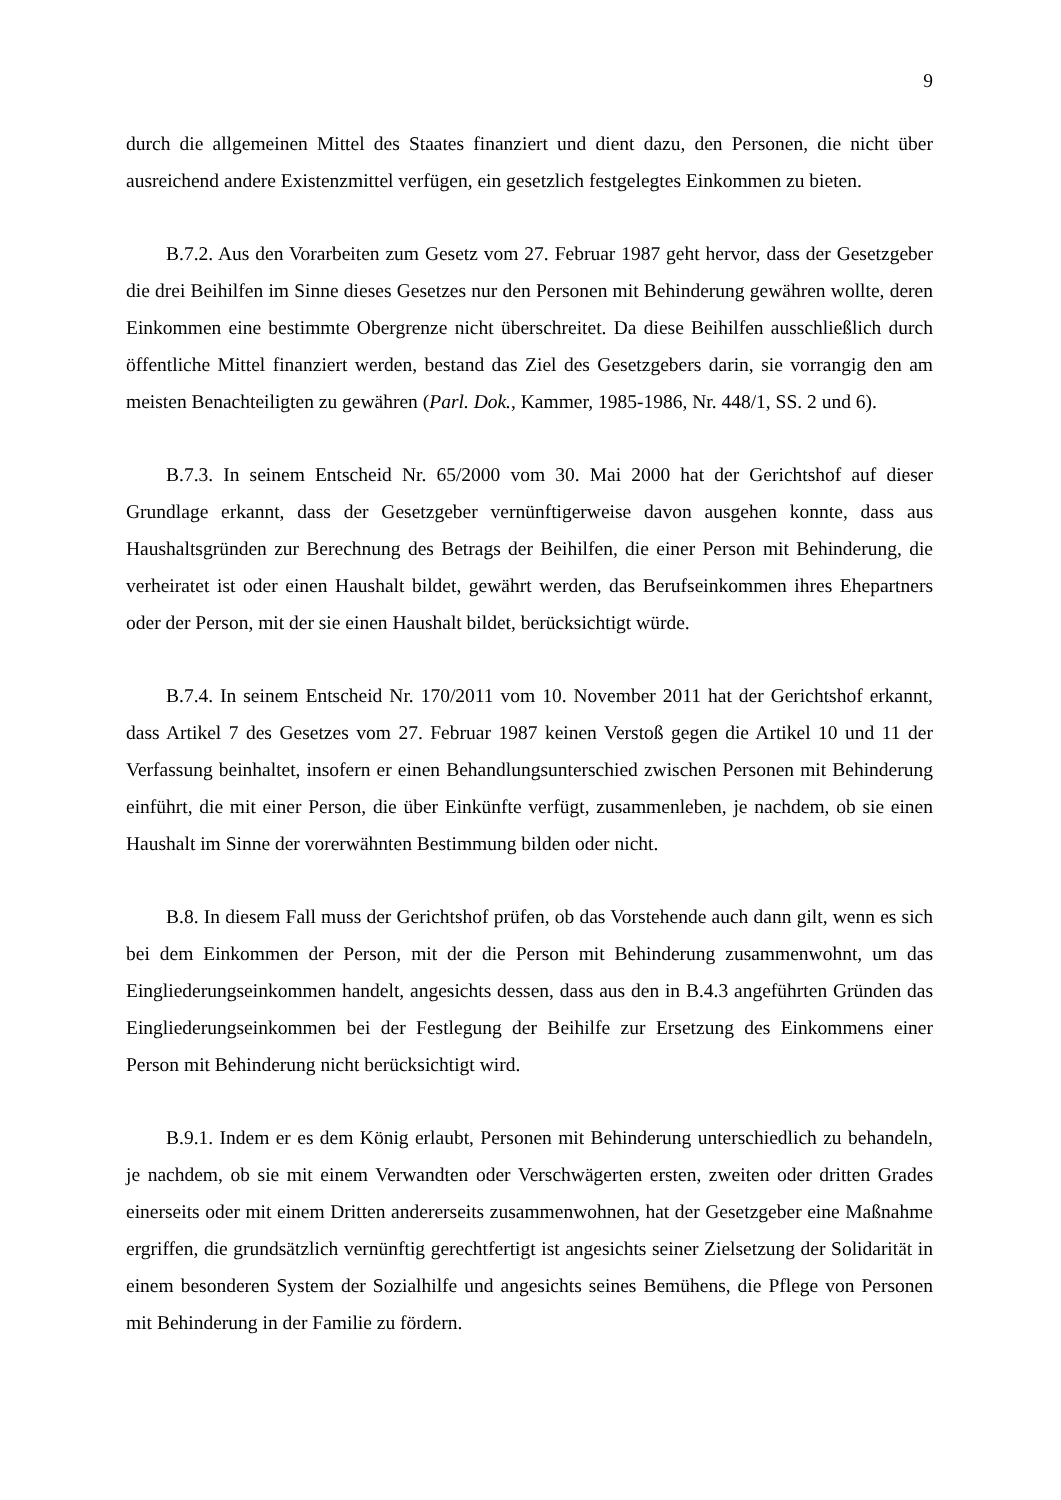9
durch die allgemeinen Mittel des Staates finanziert und dient dazu, den Personen, die nicht über ausreichend andere Existenzmittel verfügen, ein gesetzlich festgelegtes Einkommen zu bieten.
B.7.2. Aus den Vorarbeiten zum Gesetz vom 27. Februar 1987 geht hervor, dass der Gesetzgeber die drei Beihilfen im Sinne dieses Gesetzes nur den Personen mit Behinderung gewähren wollte, deren Einkommen eine bestimmte Obergrenze nicht überschreitet. Da diese Beihilfen ausschließlich durch öffentliche Mittel finanziert werden, bestand das Ziel des Gesetzgebers darin, sie vorrangig den am meisten Benachteiligten zu gewähren (Parl. Dok., Kammer, 1985-1986, Nr. 448/1, SS. 2 und 6).
B.7.3. In seinem Entscheid Nr. 65/2000 vom 30. Mai 2000 hat der Gerichtshof auf dieser Grundlage erkannt, dass der Gesetzgeber vernünftigerweise davon ausgehen konnte, dass aus Haushaltsgründen zur Berechnung des Betrags der Beihilfen, die einer Person mit Behinderung, die verheiratet ist oder einen Haushalt bildet, gewährt werden, das Berufseinkommen ihres Ehepartners oder der Person, mit der sie einen Haushalt bildet, berücksichtigt würde.
B.7.4. In seinem Entscheid Nr. 170/2011 vom 10. November 2011 hat der Gerichtshof erkannt, dass Artikel 7 des Gesetzes vom 27. Februar 1987 keinen Verstoß gegen die Artikel 10 und 11 der Verfassung beinhaltet, insofern er einen Behandlungsunterschied zwischen Personen mit Behinderung einführt, die mit einer Person, die über Einkünfte verfügt, zusammenleben, je nachdem, ob sie einen Haushalt im Sinne der vorerwähnten Bestimmung bilden oder nicht.
B.8. In diesem Fall muss der Gerichtshof prüfen, ob das Vorstehende auch dann gilt, wenn es sich bei dem Einkommen der Person, mit der die Person mit Behinderung zusammenwohnt, um das Eingliederungseinkommen handelt, angesichts dessen, dass aus den in B.4.3 angeführten Gründen das Eingliederungseinkommen bei der Festlegung der Beihilfe zur Ersetzung des Einkommens einer Person mit Behinderung nicht berücksichtigt wird.
B.9.1. Indem er es dem König erlaubt, Personen mit Behinderung unterschiedlich zu behandeln, je nachdem, ob sie mit einem Verwandten oder Verschwägerten ersten, zweiten oder dritten Grades einerseits oder mit einem Dritten andererseits zusammenwohnen, hat der Gesetzgeber eine Maßnahme ergriffen, die grundsätzlich vernünftig gerechtfertigt ist angesichts seiner Zielsetzung der Solidarität in einem besonderen System der Sozialhilfe und angesichts seines Bemühens, die Pflege von Personen mit Behinderung in der Familie zu fördern.